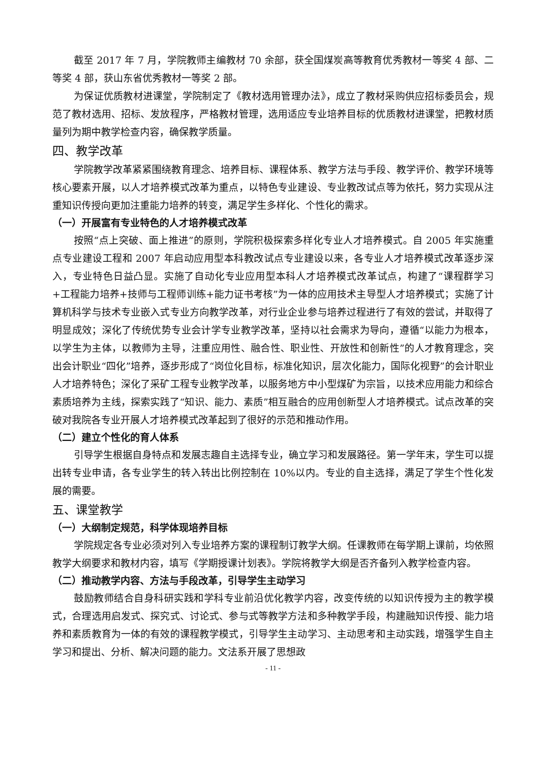截至 2017 年 7 月，学院教师主编教材 70 余部，获全国煤炭高等教育优秀教材一等奖 4 部、二等奖 4 部，获山东省优秀教材一等奖 2 部。
为保证优质教材进课堂，学院制定了《教材选用管理办法》，成立了教材采购供应招标委员会，规范了教材选用、招标、发放程序，严格教材管理，选用适应专业培养目标的优质教材进课堂，把教材质量列为期中教学检查内容，确保教学质量。
四、教学改革
学院教学改革紧紧围绕教育理念、培养目标、课程体系、教学方法与手段、教学评价、教学环境等核心要素开展，以人才培养模式改革为重点，以特色专业建设、专业教改试点等为依托，努力实现从注重知识传授向更加注重能力培养的转变，满足学生多样化、个性化的需求。
（一）开展富有专业特色的人才培养模式改革
按照“点上突破、面上推进”的原则，学院积极探索多样化专业人才培养模式。自 2005 年实施重点专业建设工程和 2007 年启动应用型本科教改试点专业建设以来，各专业人才培养模式改革逐步深入，专业特色日益凸显。实施了自动化专业应用型本科人才培养模式改革试点，构建了“课程群学习+工程能力培养+技师与工程师训练+能力证书考核”为一体的应用技术主导型人才培养模式；实施了计算机科学与技术专业嵌入式专业方向教学改革，对行业企业参与培养过程进行了有效的尝试，并取得了明显成效；深化了传统优势专业会计学专业教学改革，坚持以社会需求为导向，遵循“以能力为根本，以学生为主体，以教师为主导，注重应用性、融合性、职业性、开放性和创新性”的人才教育理念，突出会计职业“四化”培养，逐步形成了“岗位化目标，标准化知识，层次化能力，国际化视野”的会计职业人才培养特色；深化了采矿工程专业教学改革，以服务地方中小型煤矿为宗旨，以技术应用能力和综合素质培养为主线，探索实践了“知识、能力、素质”相互融合的应用创新型人才培养模式。试点改革的突破对我院各专业开展人才培养模式改革起到了很好的示范和推动作用。
（二）建立个性化的育人体系
引导学生根据自身特点和发展志趣自主选择专业，确立学习和发展路径。第一学年末，学生可以提出转专业申请，各专业学生的转入转出比例控制在 10%以内。专业的自主选择，满足了学生个性化发展的需要。
五、课堂教学
（一）大纲制定规范，科学体现培养目标
学院规定各专业必须对列入专业培养方案的课程制订教学大纲。任课教师在每学期上课前，均依照教学大纲要求和教材内容，填写《学期授课计划表》。学院将教学大纲是否齐备列入教学检查内容。
（二）推动教学内容、方法与手段改革，引导学生主动学习
鼓励教师结合自身科研实践和学科专业前沿优化教学内容，改变传统的以知识传授为主的教学模式，合理选用启发式、探究式、讨论式、参与式等教学方法和多种教学手段，构建融知识传授、能力培养和素质教育为一体的有效的课程教学模式，引导学生主动学习、主动思考和主动实践，增强学生自主学习和提出、分析、解决问题的能力。文法系开展了思想政
- 11 -